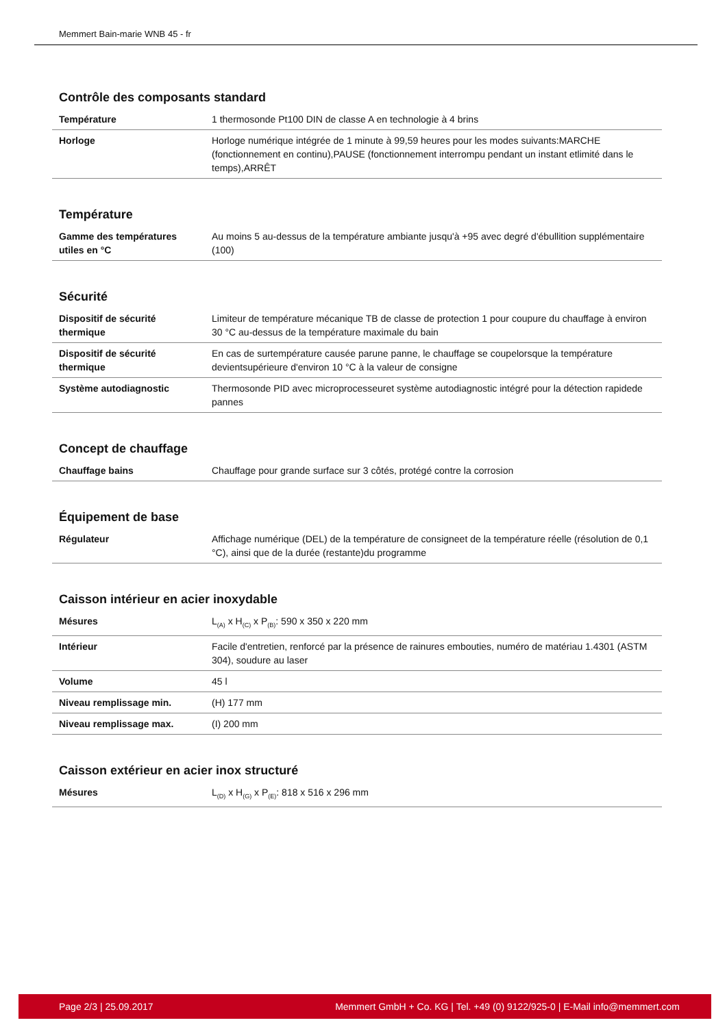Memmert Bain-marie WNB 45 - fr
Contrôle des composants standard
| Température | 1 thermosonde Pt100 DIN de classe A en technologie à 4 brins |
| Horloge | Horloge numérique intégrée de 1 minute à 99,59 heures pour les modes suivants:MARCHE (fonctionnement en continu),PAUSE (fonctionnement interrompu pendant un instant etlimité dans le temps),ARRÊT |
Température
| Gamme des températures utiles en °C | Au moins 5 au-dessus de la température ambiante jusqu'à +95 avec degré d'ébullition supplémentaire (100) |
Sécurité
| Dispositif de sécurité thermique | Limiteur de température mécanique TB de classe de protection 1 pour coupure du chauffage à environ 30 °C au-dessus de la température maximale du bain |
| Dispositif de sécurité thermique | En cas de surtempérature causée parune panne, le chauffage se coupelorsque la température devientsupérieure d'environ 10 °C à la valeur de consigne |
| Système autodiagnostic | Thermosonde PID avec microprocesseuret système autodiagnostic intégré pour la détection rapidede pannes |
Concept de chauffage
| Chauffage bains | Chauffage pour grande surface sur 3 côtés, protégé contre la corrosion |
Équipement de base
| Régulateur | Affichage numérique (DEL) de la température de consigneet de la température réelle (résolution de 0,1 °C), ainsi que de la durée (restante)du programme |
Caisson intérieur en acier inoxydable
| Mésures | L<sub>(A)</sub> x H<sub>(C)</sub> x P<sub>(B)</sub>: 590 x 350 x 220 mm |
| Intérieur | Facile d'entretien, renforcé par la présence de rainures embouties, numéro de matériau 1.4301 (ASTM 304), soudure au laser |
| Volume | 45 l |
| Niveau remplissage min. | (H) 177 mm |
| Niveau remplissage max. | (I) 200 mm |
Caisson extérieur en acier inox structuré
| Mésures | L<sub>(D)</sub> x H<sub>(G)</sub> x P<sub>(E)</sub>: 818 x 516 x 296 mm |
Page 2/3 | 25.09.2017 Memmert GmbH + Co. KG | Tel. +49 (0) 9122/925-0 | E-Mail info@memmert.com